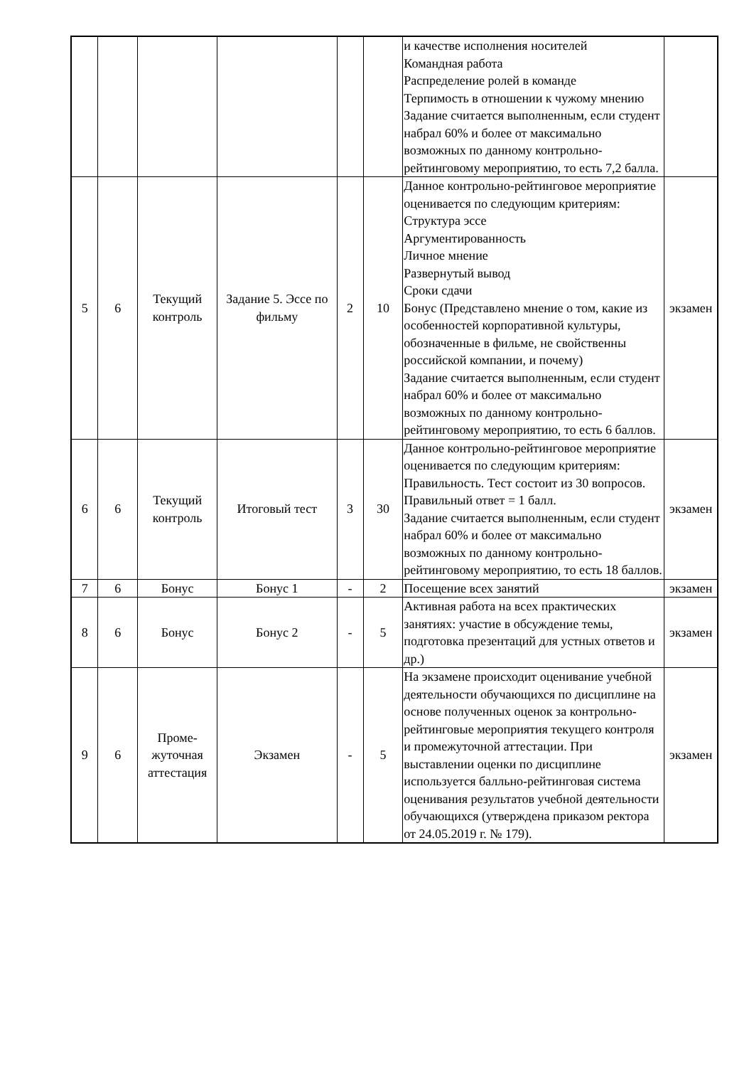| | | | | | | и качестве исполнения носителей Командная работа Распределение ролей в команде Терпимость в отношении к чужому мнению Задание считается выполненным, если студент набрал 60% и более от максимально возможных по данному контрольно-рейтинговому мероприятию, то есть 7,2 балла. | |
| 5 | 6 | Текущий контроль | Задание 5. Эссе по фильму | 2 | 10 | Данное контрольно-рейтинговое мероприятие оценивается по следующим критериям: Структура эссе Аргументированность Личное мнение Развернутый вывод Сроки сдачи Бонус (Представлено мнение о том, какие из особенностей корпоративной культуры, обозначенные в фильме, не свойственны российской компании, и почему) Задание считается выполненным, если студент набрал 60% и более от максимально возможных по данному контрольно-рейтинговому мероприятию, то есть 6 баллов. | экзамен |
| 6 | 6 | Текущий контроль | Итоговый тест | 3 | 30 | Данное контрольно-рейтинговое мероприятие оценивается по следующим критериям: Правильность. Тест состоит из 30 вопросов. Правильный ответ = 1 балл. Задание считается выполненным, если студент набрал 60% и более от максимально возможных по данному контрольно-рейтинговому мероприятию, то есть 18 баллов. | экзамен |
| 7 | 6 | Бонус | Бонус 1 | - | 2 | Посещение всех занятий | экзамен |
| 8 | 6 | Бонус | Бонус 2 | - | 5 | Активная работа на всех практических занятиях: участие в обсуждение темы, подготовка презентаций для устных ответов и др.) | экзамен |
| 9 | 6 | Проме-жуточная аттестация | Экзамен | - | 5 | На экзамене происходит оценивание учебной деятельности обучающихся по дисциплине на основе полученных оценок за контрольно-рейтинговые мероприятия текущего контроля и промежуточной аттестации. При выставлении оценки по дисциплине используется балльно-рейтинговая система оценивания результатов учебной деятельности обучающихся (утверждена приказом ректора от 24.05.2019 г. № 179). | экзамен |